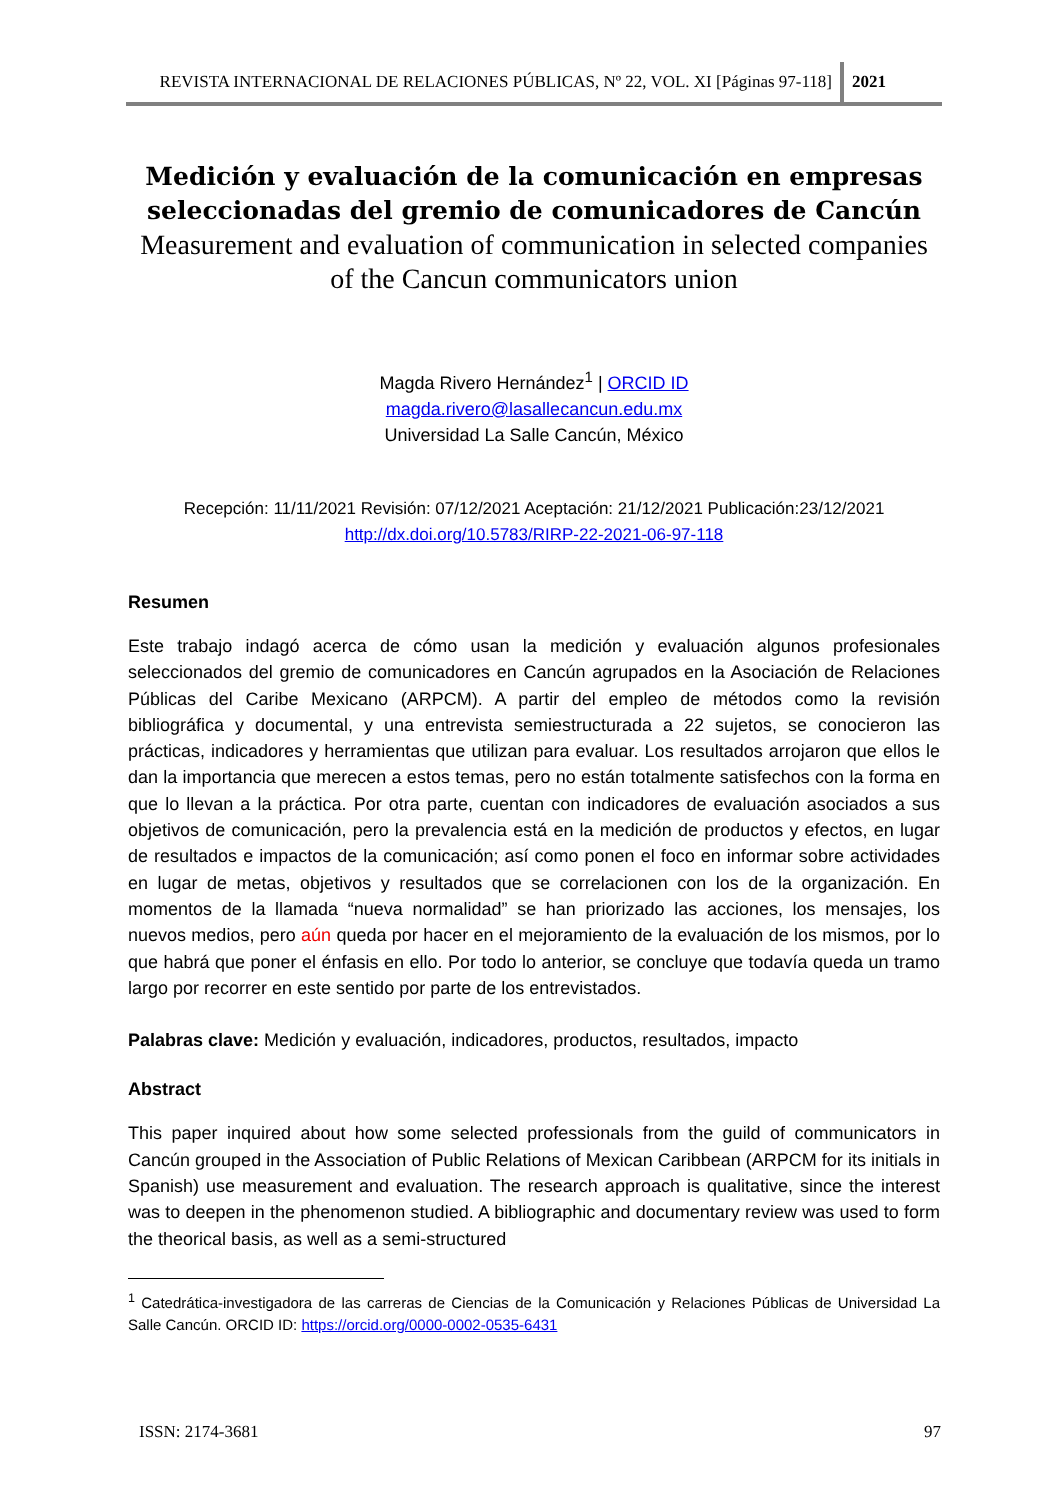REVISTA INTERNACIONAL DE RELACIONES PÚBLICAS, Nº 22, VOL. XI [Páginas 97-118]
2021
Medición y evaluación de la comunicación en empresas seleccionadas del gremio de comunicadores de Cancún
Measurement and evaluation of communication in selected companies of the Cancun communicators union
Magda Rivero Hernández<sup>1</sup> | ORCID ID
magda.rivero@lasallecancun.edu.mx
Universidad La Salle Cancún, México
Recepción: 11/11/2021 Revisión: 07/12/2021 Aceptación: 21/12/2021 Publicación:23/12/2021
http://dx.doi.org/10.5783/RIRP-22-2021-06-97-118
Resumen
Este trabajo indagó acerca de cómo usan la medición y evaluación algunos profesionales seleccionados del gremio de comunicadores en Cancún agrupados en la Asociación de Relaciones Públicas del Caribe Mexicano (ARPCM). A partir del empleo de métodos como la revisión bibliográfica y documental, y una entrevista semiestructurada a 22 sujetos, se conocieron las prácticas, indicadores y herramientas que utilizan para evaluar. Los resultados arrojaron que ellos le dan la importancia que merecen a estos temas, pero no están totalmente satisfechos con la forma en que lo llevan a la práctica. Por otra parte, cuentan con indicadores de evaluación asociados a sus objetivos de comunicación, pero la prevalencia está en la medición de productos y efectos, en lugar de resultados e impactos de la comunicación; así como ponen el foco en informar sobre actividades en lugar de metas, objetivos y resultados que se correlacionen con los de la organización. En momentos de la llamada “nueva normalidad” se han priorizado las acciones, los mensajes, los nuevos medios, pero aún queda por hacer en el mejoramiento de la evaluación de los mismos, por lo que habrá que poner el énfasis en ello. Por todo lo anterior, se concluye que todavía queda un tramo largo por recorrer en este sentido por parte de los entrevistados.
Palabras clave: Medición y evaluación, indicadores, productos, resultados, impacto
Abstract
This paper inquired about how some selected professionals from the guild of communicators in Cancún grouped in the Association of Public Relations of Mexican Caribbean (ARPCM for its initials in Spanish) use measurement and evaluation. The research approach is qualitative, since the interest was to deepen in the phenomenon studied. A bibliographic and documentary review was used to form the theorical basis, as well as a semi-structured
<sup>1</sup> Catedrática-investigadora de las carreras de Ciencias de la Comunicación y Relaciones Públicas de Universidad La Salle Cancún. ORCID ID: https://orcid.org/0000-0002-0535-6431
ISSN: 2174-3681 97